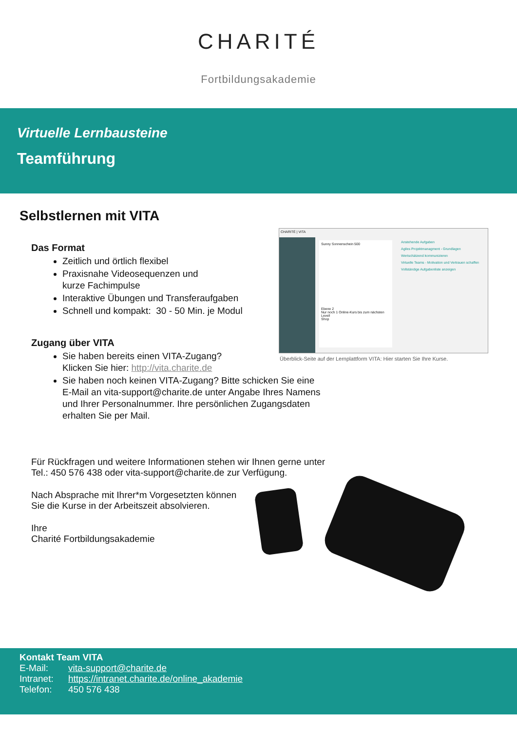CHARITÉ
Fortbildungsakademie
Virtuelle Lernbausteine
Teamführung
Selbstlernen mit VITA
Das Format
Zeitlich und örtlich flexibel
Praxisnahe Videosequenzen und
kurze Fachimpulse
Interaktive Übungen und Transferaufgaben
Schnell und kompakt: 30 - 50 Min. je Modul
Zugang über VITA
Sie haben bereits einen VITA-Zugang?
Klicken Sie hier: http://vita.charite.de
Sie haben noch keinen VITA-Zugang? Bitte schicken Sie eine
E-Mail an vita-support@charite.de unter Angabe Ihres Namens
und Ihrer Personalnummer. Ihre persönlichen Zugangsdaten
erhalten Sie per Mail.
Für Rückfragen und weitere Informationen stehen wir Ihnen gerne unter
Tel.: 450 576 438 oder vita-support@charite.de zur Verfügung.
Nach Absprache mit Ihrer*m Vorgesetzten können
Sie die Kurse in der Arbeitszeit absolvieren.
Ihre
Charité Fortbildungsakademie
CHARITÉ | VITA
Sunny Sonnenschein 500
Ebene 2
Nur noch 1 Online-Kurs bis zum nächsten Level!
Shop
Anstehende Aufgaben
Agiles Projektmanagment - Grundlagen
Wertschätzend kommunizieren
Virtuelle Teams - Motivation und Vertrauen schaffen
Vollständige Aufgabenliste anzeigen
Überblick-Seite auf der Lernplattform VITA: Hier starten Sie Ihre Kurse.
Kontakt Team VITA
E-Mail: vita-support@charite.de
Intranet: https://intranet.charite.de/online_akademie
Telefon: 450 576 438